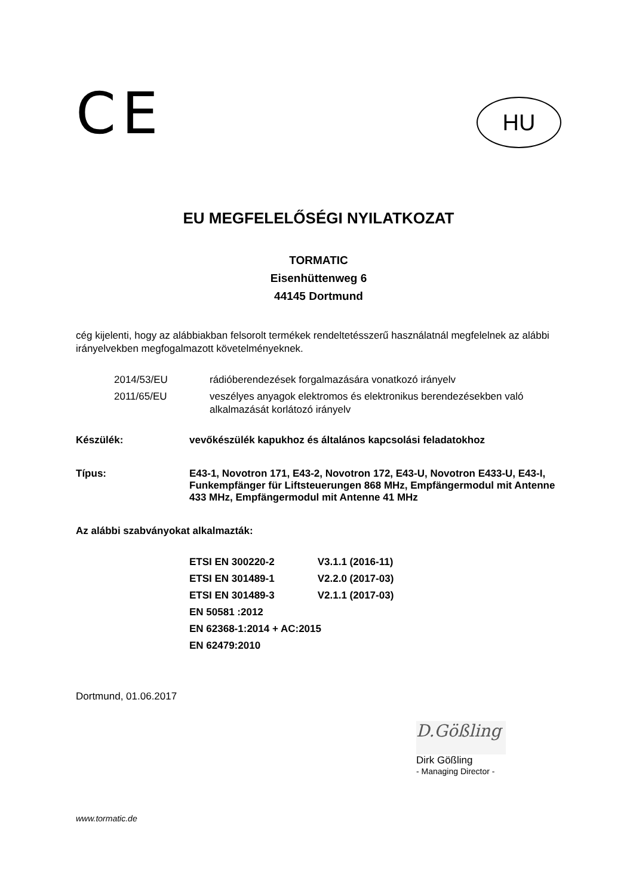CE
HU
EU MEGFELELŐSÉGI NYILATKOZAT
TORMATIC
Eisenhüttenweg 6
44145 Dortmund
cég kijelenti, hogy az alábbiakban felsorolt termékek rendeltetésszerű használatnál megfelelnek az alábbi irányelvekben megfogalmazott követelményeknek.
2014/53/EU
rádióberendezések forgalmazására vonatkozó irányelv
2011/65/EU
veszélyes anyagok elektromos és elektronikus berendezésekben való alkalmazását korlátozó irányelv
Készülék:
vevőkészülék kapukhoz és általános kapcsolási feladatokhoz
Típus:
E43-1, Novotron 171, E43-2, Novotron 172, E43-U, Novotron E433-U, E43-I, Funkempfänger für Liftsteuerungen 868 MHz, Empfängermodul mit Antenne 433 MHz, Empfängermodul mit Antenne 41 MHz
Az alábbi szabványokat alkalmazták:
ETSI EN 300220-2 V3.1.1 (2016-11)
ETSI EN 301489-1 V2.2.0 (2017-03)
ETSI EN 301489-3 V2.1.1 (2017-03)
EN 50581 :2012
EN 62368-1:2014 + AC:2015
EN 62479:2010
Dortmund, 01.06.2017
D.Gößling
Dirk Gößling
- Managing Director -
www.tormatic.de